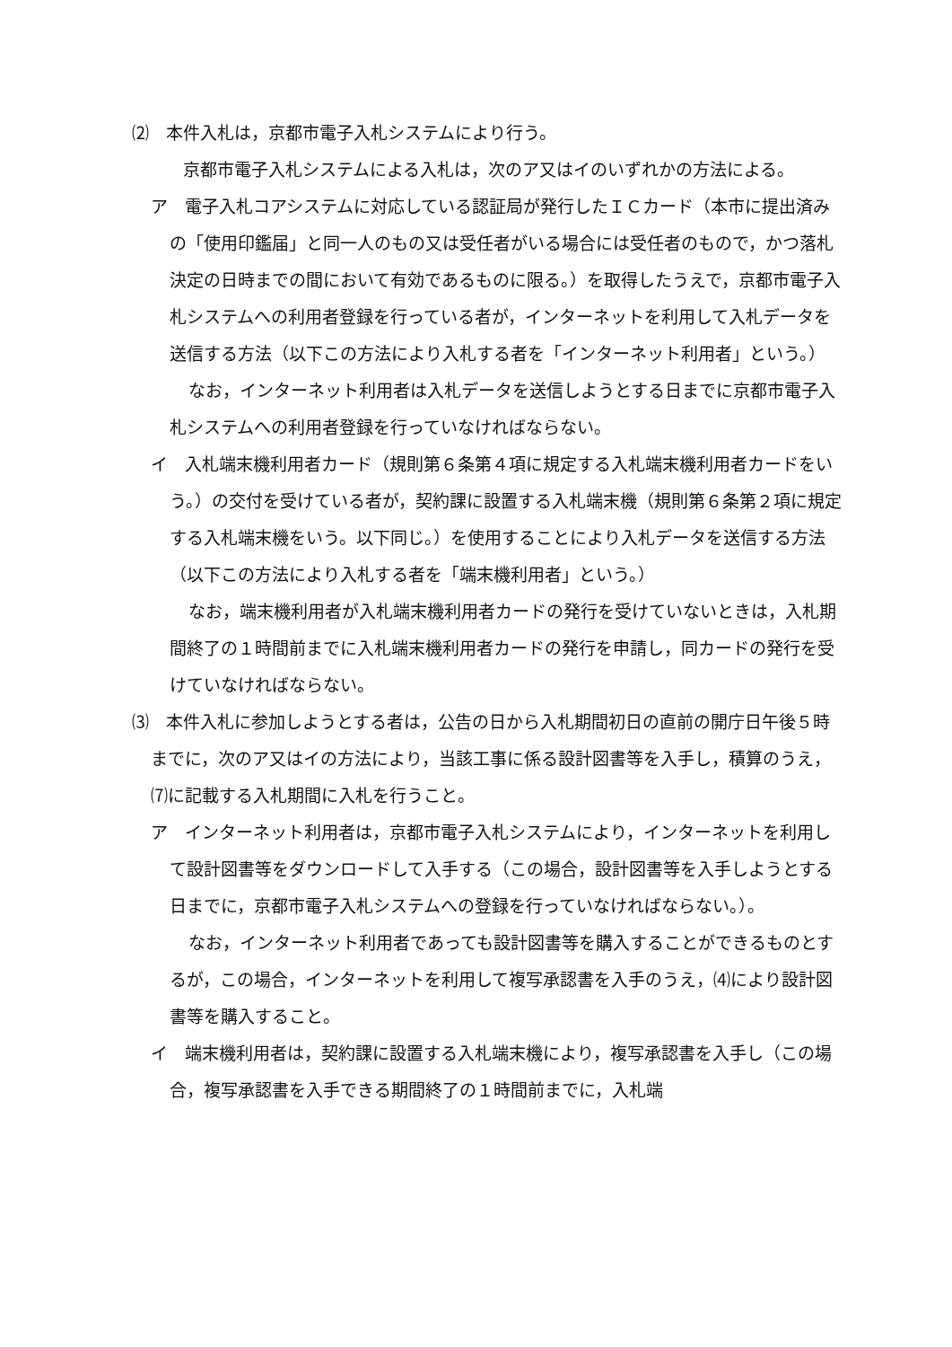⑵　本件入札は，京都市電子入札システムにより行う。
京都市電子入札システムによる入札は，次のア又はイのいずれかの方法による。
ア　電子入札コアシステムに対応している認証局が発行したＩＣカード（本市に提出済みの「使用印鑑届」と同一人のもの又は受任者がいる場合には受任者のもので，かつ落札決定の日時までの間において有効であるものに限る。）を取得したうえで，京都市電子入札システムへの利用者登録を行っている者が，インターネットを利用して入札データを送信する方法（以下この方法により入札する者を「インターネット利用者」という。）
なお，インターネット利用者は入札データを送信しようとする日までに京都市電子入札システムへの利用者登録を行っていなければならない。
イ　入札端末機利用者カード（規則第６条第４項に規定する入札端末機利用者カードをいう。）の交付を受けている者が，契約課に設置する入札端末機（規則第６条第２項に規定する入札端末機をいう。以下同じ。）を使用することにより入札データを送信する方法（以下この方法により入札する者を「端末機利用者」という。）
なお，端末機利用者が入札端末機利用者カードの発行を受けていないときは，入札期間終了の１時間前までに入札端末機利用者カードの発行を申請し，同カードの発行を受けていなければならない。
⑶　本件入札に参加しようとする者は，公告の日から入札期間初日の直前の開庁日午後５時までに，次のア又はイの方法により，当該工事に係る設計図書等を入手し，積算のうえ，⑺に記載する入札期間に入札を行うこと。
ア　インターネット利用者は，京都市電子入札システムにより，インターネットを利用して設計図書等をダウンロードして入手する（この場合，設計図書等を入手しようとする日までに，京都市電子入札システムへの登録を行っていなければならない。）。
なお，インターネット利用者であっても設計図書等を購入することができるものとするが，この場合，インターネットを利用して複写承認書を入手のうえ，⑷により設計図書等を購入すること。
イ　端末機利用者は，契約課に設置する入札端末機により，複写承認書を入手し（この場合，複写承認書を入手できる期間終了の１時間前までに，入札端